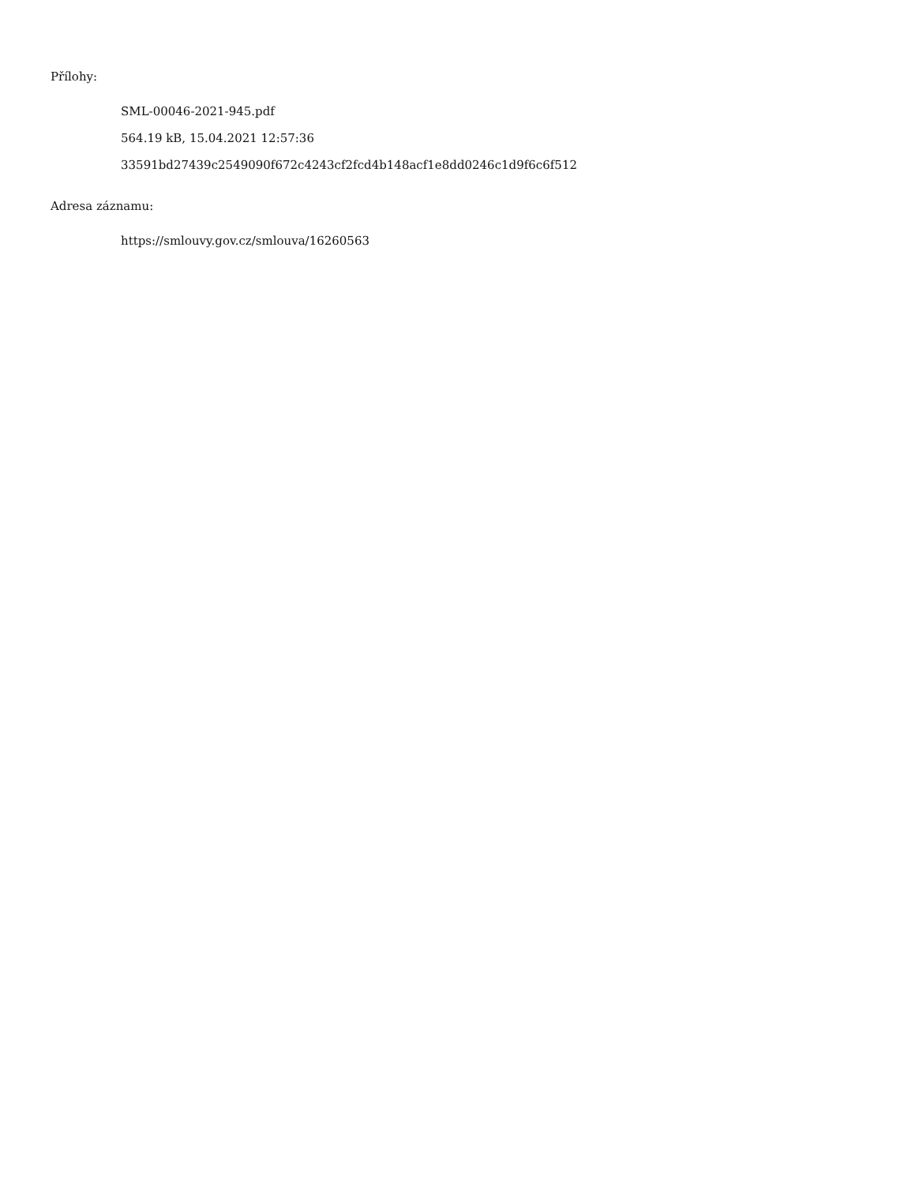Přílohy:
SML-00046-2021-945.pdf
564.19 kB, 15.04.2021 12:57:36
33591bd27439c2549090f672c4243cf2fcd4b148acf1e8dd0246c1d9f6c6f512
Adresa záznamu:
https://smlouvy.gov.cz/smlouva/16260563